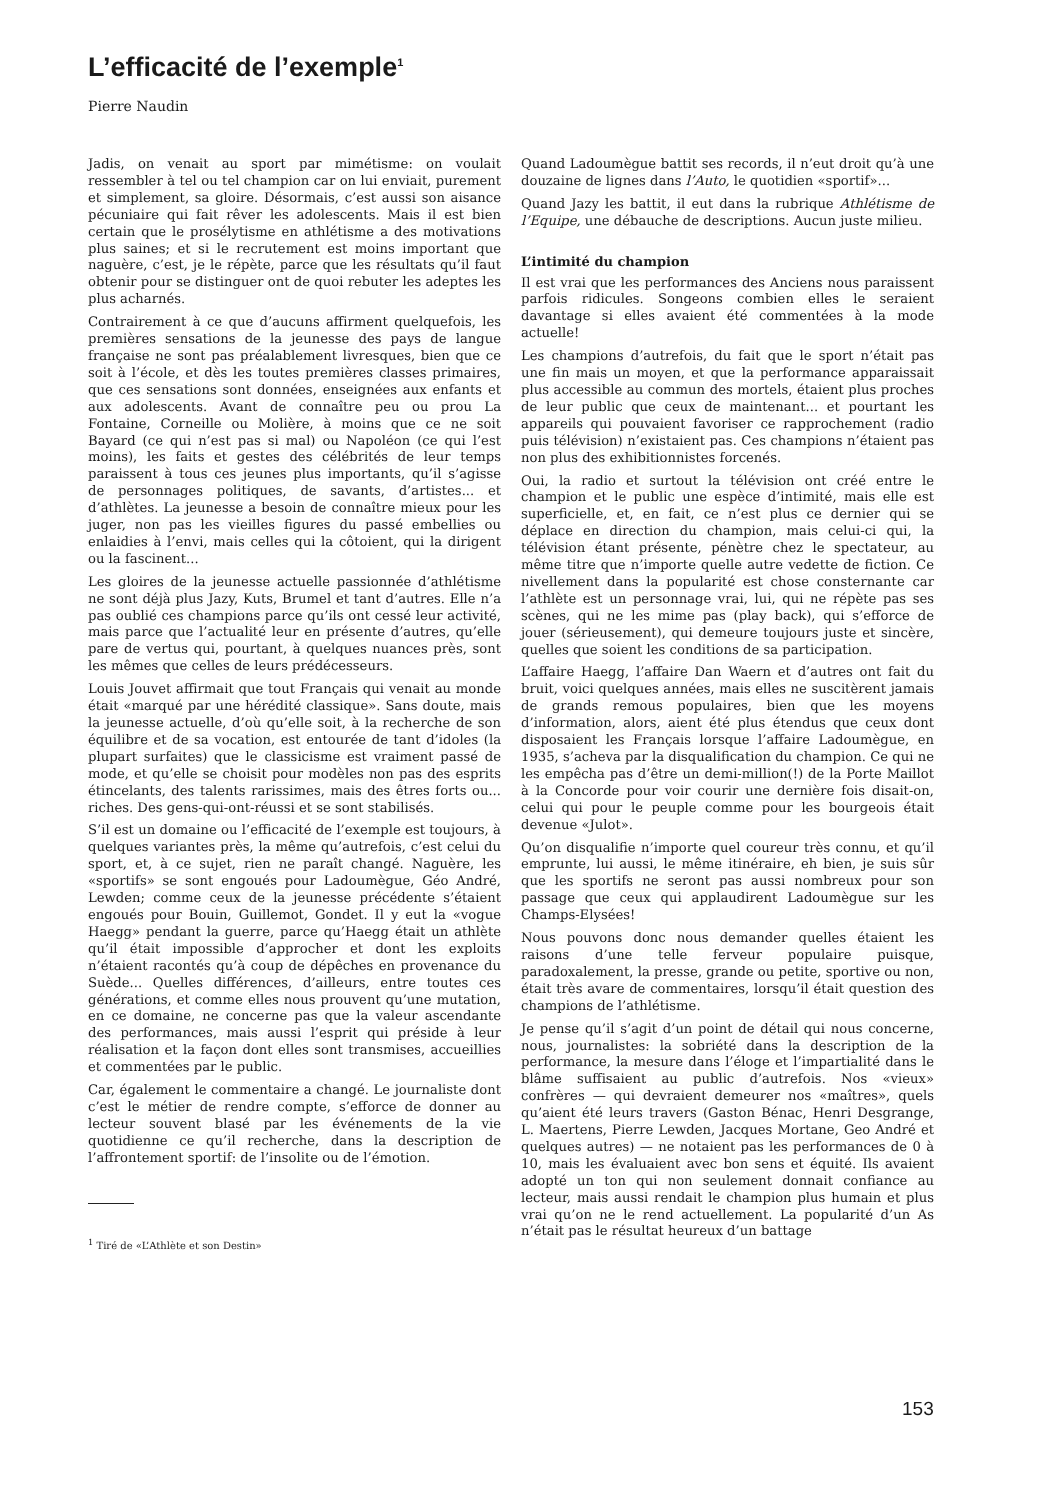L’efficacité de l’exemple<sup>1</sup>
Pierre Naudin
Jadis, on venait au sport par mimétisme: on voulait ressembler à tel ou tel champion car on lui enviait, purement et simplement, sa gloire. Désormais, c’est aussi son aisance pécuniaire qui fait rêver les adolescents. Mais il est bien certain que le prosélytisme en athlétisme a des motivations plus saines; et si le recrutement est moins important que naguère, c’est, je le répète, parce que les résultats qu’il faut obtenir pour se distinguer ont de quoi rebuter les adeptes les plus acharnés.
Contrairement à ce que d’aucuns affirment quelquefois, les premières sensations de la jeunesse des pays de langue française ne sont pas préalablement livresques, bien que ce soit à l’école, et dès les toutes premières classes primaires, que ces sensations sont données, enseignées aux enfants et aux adolescents. Avant de connaître peu ou prou La Fontaine, Corneille ou Molière, à moins que ce ne soit Bayard (ce qui n’est pas si mal) ou Napoléon (ce qui l’est moins), les faits et gestes des célébrités de leur temps paraissent à tous ces jeunes plus importants, qu’il s’agisse de personnages politiques, de savants, d’artistes... et d’athlètes. La jeunesse a besoin de connaître mieux pour les juger, non pas les vieilles figures du passé embellies ou enlaidies à l’envi, mais celles qui la côtoient, qui la dirigent ou la fascinent...
Les gloires de la jeunesse actuelle passionnée d’athlétisme ne sont déjà plus Jazy, Kuts, Brumel et tant d’autres. Elle n’a pas oublié ces champions parce qu’ils ont cessé leur activité, mais parce que l’actualité leur en présente d’autres, qu’elle pare de vertus qui, pourtant, à quelques nuances près, sont les mêmes que celles de leurs prédécesseurs.
Louis Jouvet affirmait que tout Français qui venait au monde était «marqué par une hérédité classique». Sans doute, mais la jeunesse actuelle, d’où qu’elle soit, à la recherche de son équilibre et de sa vocation, est entourée de tant d’idoles (la plupart surfaites) que le classicisme est vraiment passé de mode, et qu’elle se choisit pour modèles non pas des esprits étincelants, des talents rarissimes, mais des êtres forts ou... riches. Des gens-qui-ont-réussi et se sont stabilisés.
S’il est un domaine ou l’efficacité de l’exemple est toujours, à quelques variantes près, la même qu’autrefois, c’est celui du sport, et, à ce sujet, rien ne paraît changé. Naguère, les «sportifs» se sont engoués pour Ladoumègue, Géo André, Lewden; comme ceux de la jeunesse précédente s’étaient engoués pour Bouin, Guillemot, Gondet. Il y eut la «vogue Haegg» pendant la guerre, parce qu’Haegg était un athlète qu’il était impossible d’approcher et dont les exploits n’étaient racontés qu’à coup de dépêches en provenance du Suède... Quelles différences, d’ailleurs, entre toutes ces générations, et comme elles nous prouvent qu’une mutation, en ce domaine, ne concerne pas que la valeur ascendante des performances, mais aussi l’esprit qui préside à leur réalisation et la façon dont elles sont transmises, accueillies et commentées par le public.
Car, également le commentaire a changé. Le journaliste dont c’est le métier de rendre compte, s’efforce de donner au lecteur souvent blasé par les événements de la vie quotidienne ce qu’il recherche, dans la description de l’affrontement sportif: de l’insolite ou de l’émotion.
<sup>1</sup> Tiré de «L’Athlète et son Destin»
Quand Ladoumègue battit ses records, il n’eut droit qu’à une douzaine de lignes dans l’Auto, le quotidien «sportif»...
Quand Jazy les battit, il eut dans la rubrique Athlétisme de l’Equipe, une débauche de descriptions. Aucun juste milieu.
L’intimité du champion
Il est vrai que les performances des Anciens nous paraissent parfois ridicules. Songeons combien elles le seraient davantage si elles avaient été commentées à la mode actuelle!
Les champions d’autrefois, du fait que le sport n’était pas une fin mais un moyen, et que la performance apparaissait plus accessible au commun des mortels, étaient plus proches de leur public que ceux de maintenant... et pourtant les appareils qui pouvaient favoriser ce rapprochement (radio puis télévision) n’existaient pas. Ces champions n’étaient pas non plus des exhibitionnistes forcenés.
Oui, la radio et surtout la télévision ont créé entre le champion et le public une espèce d’intimité, mais elle est superficielle, et, en fait, ce n’est plus ce dernier qui se déplace en direction du champion, mais celui-ci qui, la télévision étant présente, pénètre chez le spectateur, au même titre que n’importe quelle autre vedette de fiction. Ce nivellement dans la popularité est chose consternante car l’athlète est un personnage vrai, lui, qui ne répète pas ses scènes, qui ne les mime pas (play back), qui s’efforce de jouer (sérieusement), qui demeure toujours juste et sincère, quelles que soient les conditions de sa participation.
L’affaire Haegg, l’affaire Dan Waern et d’autres ont fait du bruit, voici quelques années, mais elles ne suscitèrent jamais de grands remous populaires, bien que les moyens d’information, alors, aient été plus étendus que ceux dont disposaient les Français lorsque l’affaire Ladoumègue, en 1935, s’acheva par la disqualification du champion. Ce qui ne les empêcha pas d’être un demi-million(!) de la Porte Maillot à la Concorde pour voir courir une dernière fois disait-on, celui qui pour le peuple comme pour les bourgeois était devenue «Julot».
Qu’on disqualifie n’importe quel coureur très connu, et qu’il emprunte, lui aussi, le même itinéraire, eh bien, je suis sûr que les sportifs ne seront pas aussi nombreux pour son passage que ceux qui applaudirent Ladoumègue sur les Champs-Elysées!
Nous pouvons donc nous demander quelles étaient les raisons d’une telle ferveur populaire puisque, paradoxalement, la presse, grande ou petite, sportive ou non, était très avare de commentaires, lorsqu’il était question des champions de l’athlétisme.
Je pense qu’il s’agit d’un point de détail qui nous concerne, nous, journalistes: la sobriété dans la description de la performance, la mesure dans l’éloge et l’impartialité dans le blâme suffisaient au public d’autrefois. Nos «vieux» confrères — qui devraient demeurer nos «maîtres», quels qu’aient été leurs travers (Gaston Bénac, Henri Desgrange, L. Maertens, Pierre Lewden, Jacques Mortane, Geo André et quelques autres) — ne notaient pas les performances de 0 à 10, mais les évaluaient avec bon sens et équité. Ils avaient adopté un ton qui non seulement donnait confiance au lecteur, mais aussi rendait le champion plus humain et plus vrai qu’on ne le rend actuellement. La popularité d’un As n’était pas le résultat heureux d’un battage
153